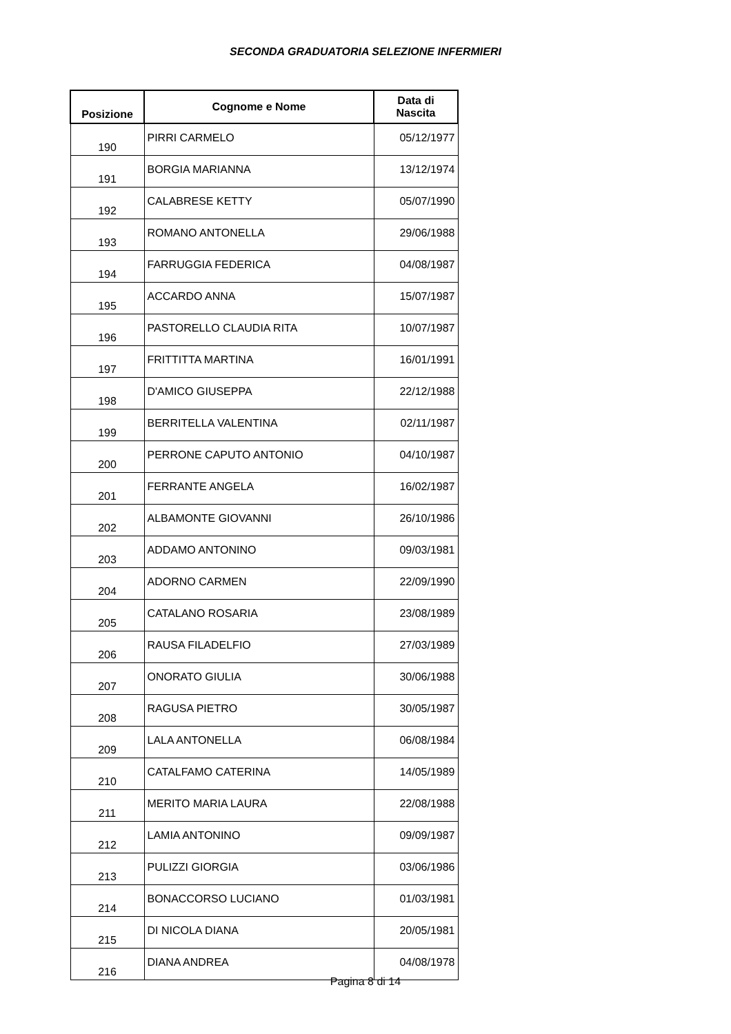SECONDA GRADUATORIA SELEZIONE INFERMIERI
| Posizione | Cognome e Nome | Data di Nascita |
| --- | --- | --- |
| 190 | PIRRI CARMELO | 05/12/1977 |
| 191 | BORGIA MARIANNA | 13/12/1974 |
| 192 | CALABRESE KETTY | 05/07/1990 |
| 193 | ROMANO ANTONELLA | 29/06/1988 |
| 194 | FARRUGGIA FEDERICA | 04/08/1987 |
| 195 | ACCARDO ANNA | 15/07/1987 |
| 196 | PASTORELLO CLAUDIA RITA | 10/07/1987 |
| 197 | FRITTITTA MARTINA | 16/01/1991 |
| 198 | D'AMICO GIUSEPPA | 22/12/1988 |
| 199 | BERRITELLA VALENTINA | 02/11/1987 |
| 200 | PERRONE CAPUTO ANTONIO | 04/10/1987 |
| 201 | FERRANTE ANGELA | 16/02/1987 |
| 202 | ALBAMONTE GIOVANNI | 26/10/1986 |
| 203 | ADDAMO ANTONINO | 09/03/1981 |
| 204 | ADORNO CARMEN | 22/09/1990 |
| 205 | CATALANO ROSARIA | 23/08/1989 |
| 206 | RAUSA FILADELFIO | 27/03/1989 |
| 207 | ONORATO GIULIA | 30/06/1988 |
| 208 | RAGUSA PIETRO | 30/05/1987 |
| 209 | LALA ANTONELLA | 06/08/1984 |
| 210 | CATALFAMO CATERINA | 14/05/1989 |
| 211 | MERITO MARIA LAURA | 22/08/1988 |
| 212 | LAMIA ANTONINO | 09/09/1987 |
| 213 | PULIZZI GIORGIA | 03/06/1986 |
| 214 | BONACCORSO LUCIANO | 01/03/1981 |
| 215 | DI NICOLA DIANA | 20/05/1981 |
| 216 | DIANA ANDREA | 04/08/1978 |
Pagina 8 di 14